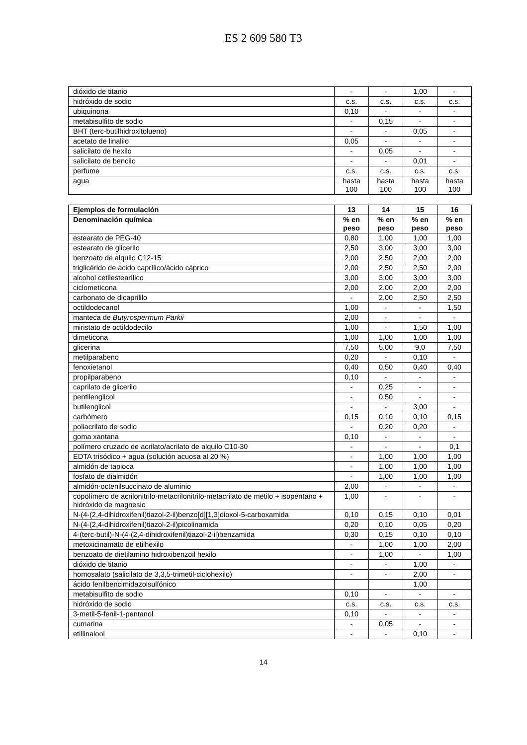ES 2 609 580 T3
| dióxido de titanio | - | - | 1,00 | - |
| hidróxido de sodio | c.s. | c.s. | c.s. | c.s. |
| ubiquinona | 0,10 | - | - | - |
| metabisulfito de sodio | - | 0,15 | - | - |
| BHT (terc-butilhidroxitolueno) | - | - | 0,05 | - |
| acetato de linalilo | 0,05 | - | - | - |
| salicilato de hexilo | - | 0,05 | - | - |
| salicilato de bencilo | - | - | 0,01 | - |
| perfume | c.s. | c.s. | c.s. | c.s. |
| agua | hasta 100 | hasta 100 | hasta 100 | hasta 100 |
| Ejemplos de formulación | 13 | 14 | 15 | 16 |
| --- | --- | --- | --- | --- |
| Denominación química | % en peso | % en peso | % en peso | % en peso |
| estearato de PEG-40 | 0,80 | 1,00 | 1,00 | 1,00 |
| estearato de glicerilo | 2,50 | 3,00 | 3,00 | 3,00 |
| benzoato de alquilo C12-15 | 2,00 | 2,50 | 2,00 | 2,00 |
| triglicérido de ácido caprílico/ácido cáprico | 2,00 | 2,50 | 2,50 | 2,00 |
| alcohol cetilestearílico | 3,00 | 3,00 | 3,00 | 3,00 |
| ciclometicona | 2,00 | 2,00 | 2,00 | 2,00 |
| carbonato de dicaprililo | - | 2,00 | 2,50 | 2,50 |
| octildodecanol | 1,00 | - | - | 1,50 |
| manteca de Butyrospermum Parkii | 2,00 | - | - | - |
| miristato de octildodecilo | 1,00 | - | 1,50 | 1,00 |
| dimeticona | 1,00 | 1,00 | 1,00 | 1,00 |
| glicerina | 7,50 | 5,00 | 9,0 | 7,50 |
| metilparabeno | 0,20 | - | 0,10 | - |
| fenoxietanol | 0,40 | 0,50 | 0,40 | 0,40 |
| propilparabeno | 0,10 | - | - | - |
| caprilato de glicerilo | - | 0,25 | - | - |
| pentilenglicol | - | 0,50 | - | - |
| butilenglicol | - | - | 3,00 | - |
| carbómero | 0,15 | 0,10 | 0,10 | 0,15 |
| poliacrilato de sodio | - | 0,20 | 0,20 | - |
| goma xantana | 0,10 | - | - | - |
| polímero cruzado de acrilato/acrilato de alquilo C10-30 | - | - | - | 0,1 |
| EDTA trisódico + agua (solución acuosa al 20 %) | - | 1,00 | 1,00 | 1,00 |
| almidón de tapioca | - | 1,00 | 1,00 | 1,00 |
| fosfato de dialmidón | - | 1,00 | 1,00 | 1,00 |
| almidón-octenilsuccinato de aluminio | 2,00 | - | - | - |
| copolímero de acrilonitrilo-metacrilonitrilo-metacrilato de metilo + isopentano + hidróxido de magnesio | 1,00 | - | - | - |
| N-(4-(2,4-dihidroxifenil)tiazol-2-il)benzo[d][1,3]dioxol-5-carboxamida | 0,10 | 0,15 | 0,10 | 0,01 |
| N-(4-(2,4-dihidroxifenil)tiazol-2-il)picolinamida | 0,20 | 0,10 | 0,05 | 0,20 |
| 4-(terc-butil)-N-(4-(2,4-dihidroxifenil)tiazol-2-il)benzamida | 0,30 | 0,15 | 0,10 | 0,10 |
| metoxicinamato de etilhexilo | - | 1,00 | 1,00 | 2,00 |
| benzoato de dietilamino hidroxibenzoil hexilo | - | 1,00 | - | 1,00 |
| dióxido de titanio | - | - | 1,00 | - |
| homosalato (salicilato de 3,3,5-trimetil-ciclohexilo) | - | - | 2,00 | - |
| ácido fenilbencimidazolsulfónico | | | 1,00 | |
| metabisulfito de sodio | 0,10 | - | - | - |
| hidróxido de sodio | c.s. | c.s. | c.s. | c.s. |
| 3-metil-5-fenil-1-pentanol | 0,10 | - | - | - |
| cumarina | - | 0,05 | - | - |
| etillinalool | - | - | 0,10 | - |
14